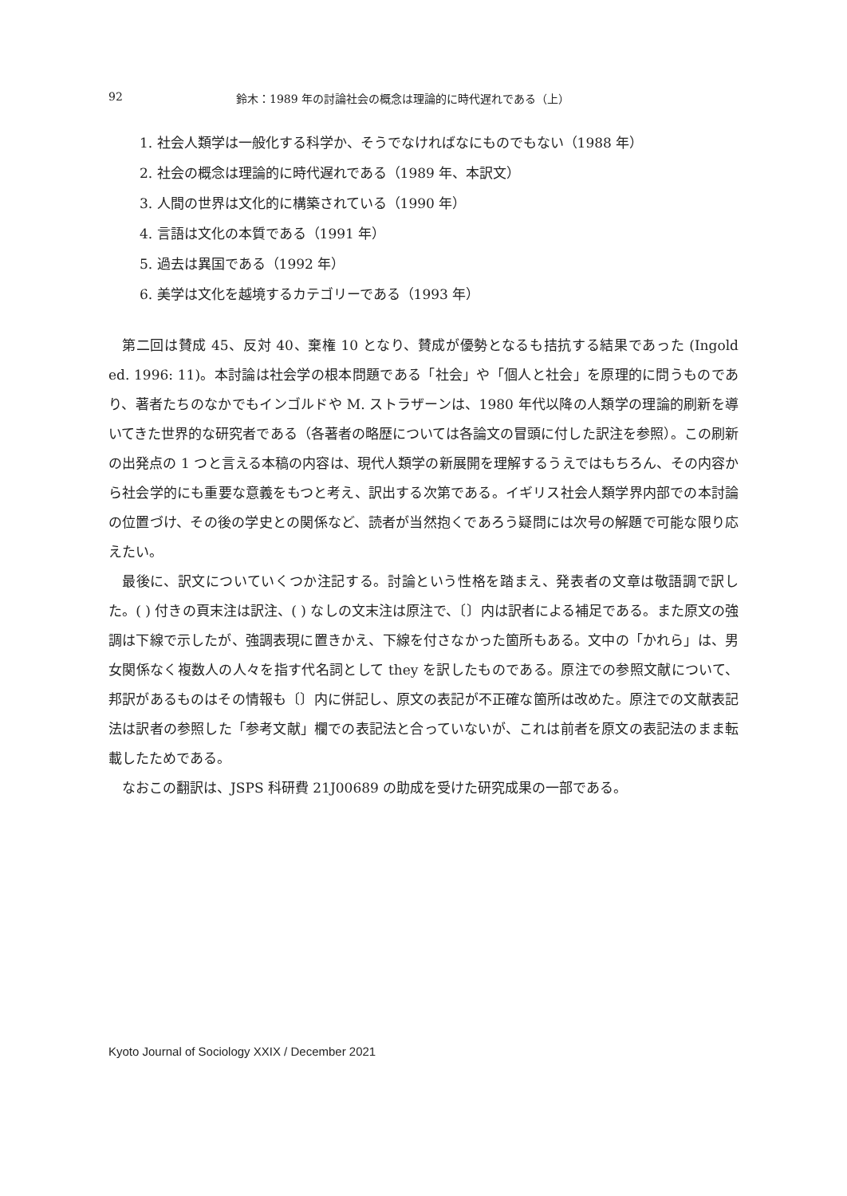92 鈴木：1989 年の討論社会の概念は理論的に時代遅れである（上）
1. 社会人類学は一般化する科学か、そうでなければなにものでもない（1988 年）
2. 社会の概念は理論的に時代遅れである（1989 年、本訳文）
3. 人間の世界は文化的に構築されている（1990 年）
4. 言語は文化の本質である（1991 年）
5. 過去は異国である（1992 年）
6. 美学は文化を越境するカテゴリーである（1993 年）
第二回は賛成 45、反対 40、棄権 10 となり、賛成が優勢となるも拮抗する結果であった (Ingold ed. 1996: 11)。本討論は社会学の根本問題である「社会」や「個人と社会」を原理的に問うものであり、著者たちのなかでもインゴルドや M. ストラザーンは、1980 年代以降の人類学の理論的刷新を導いてきた世界的な研究者である（各著者の略歴については各論文の冒頭に付した訳注を参照）。この刷新の出発点の 1 つと言える本稿の内容は、現代人類学の新展開を理解するうえではもちろん、その内容から社会学的にも重要な意義をもつと考え、訳出する次第である。イギリス社会人類学界内部での本討論の位置づけ、その後の学史との関係など、読者が当然抱くであろう疑問には次号の解題で可能な限り応えたい。
最後に、訳文についていくつか注記する。討論という性格を踏まえ、発表者の文章は敬語調で訳した。( ) 付きの頁末注は訳注、( ) なしの文末注は原注で、〔〕内は訳者による補足である。また原文の強調は下線で示したが、強調表現に置きかえ、下線を付さなかった箇所もある。文中の「かれら」は、男女関係なく複数人の人々を指す代名詞として they を訳したものである。原注での参照文献について、邦訳があるものはその情報も〔〕内に併記し、原文の表記が不正確な箇所は改めた。原注での文献表記法は訳者の参照した「参考文献」欄での表記法と合っていないが、これは前者を原文の表記法のまま転載したためである。
なおこの翻訳は、JSPS 科研費 21J00689 の助成を受けた研究成果の一部である。
Kyoto Journal of Sociology XXIX / December 2021